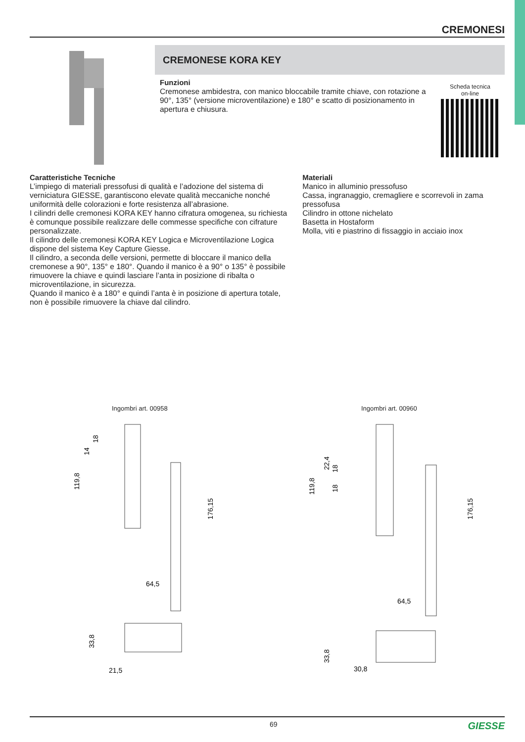CREMONESI
CREMONESE KORA KEY
Funzioni
Cremonese ambidestra, con manico bloccabile tramite chiave, con rotazione a 90°, 135° (versione microventilazione) e 180° e scatto di posizionamento in apertura e chiusura.
Scheda tecnica
on-line
Caratteristiche Tecniche
L’impiego di materiali pressofusi di qualità e l’adozione del sistema di verniciatura GIESSE, garantiscono elevate qualità meccaniche nonché uniformità delle colorazioni e forte resistenza all’abrasione.
I cilindri delle cremonesi KORA KEY hanno cifratura omogenea, su richiesta è comunque possibile realizzare delle commesse specifiche con cifrature personalizzate.
Il cilindro delle cremonesi KORA KEY Logica e Microventilazione Logica dispone del sistema Key Capture Giesse.
Il cilindro, a seconda delle versioni, permette di bloccare il manico della cremonese a 90°, 135° e 180°. Quando il manico è a 90° o 135° è possibile rimuovere la chiave e quindi lasciare l’anta in posizione di ribalta o microventilazione, in sicurezza.
Quando il manico è a 180° e quindi l’anta è in posizione di apertura totale, non è possibile rimuovere la chiave dal cilindro.
Materiali
Manico in alluminio pressofuso
Cassa, ingranaggio, cremagliere e scorrevoli in zama pressofusa
Cilindro in ottone nichelato
Basetta in Hostaform
Molla, viti e piastrino di fissaggio in acciaio inox
Ingombri art. 00958 Ingombri art. 00960
119,8
176,15
14
18
64,5
33,8
21,5
119,8
176,15
22,4
18
18
64,5
33,8
30,8
69 GIESSE